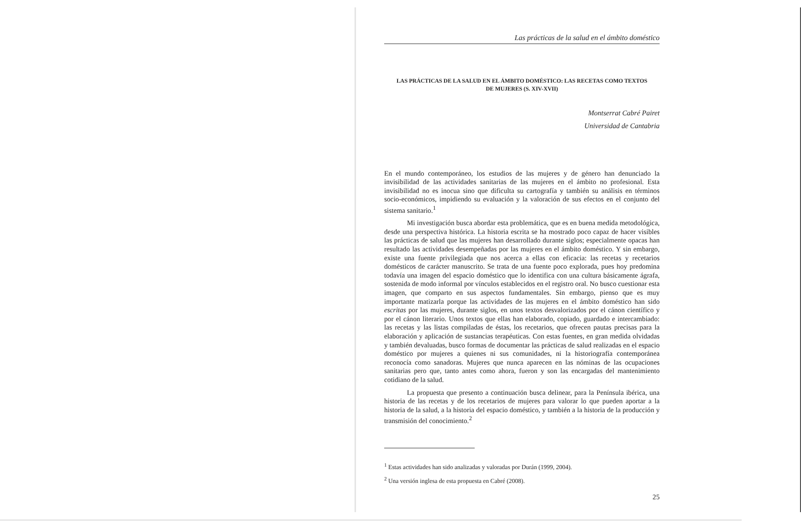Las prácticas de la salud en el ámbito doméstico
LAS PRÁCTICAS DE LA SALUD EN EL ÁMBITO DOMÉSTICO: LAS RECETAS COMO TEXTOS
DE MUJERES (S. XIV-XVII)
Montserrat Cabré Pairet
Universidad de Cantabria
En el mundo contemporáneo, los estudios de las mujeres y de género han denunciado la invisibilidad de las actividades sanitarias de las mujeres en el ámbito no profesional. Esta invisibilidad no es inocua sino que dificulta su cartografía y también su análisis en términos socio-económicos, impidiendo su evaluación y la valoración de sus efectos en el conjunto del sistema sanitario.<sup>1</sup>
Mi investigación busca abordar esta problemática, que es en buena medida metodológica, desde una perspectiva histórica. La historia escrita se ha mostrado poco capaz de hacer visibles las prácticas de salud que las mujeres han desarrollado durante siglos; especialmente opacas han resultado las actividades desempeñadas por las mujeres en el ámbito doméstico. Y sin embargo, existe una fuente privilegiada que nos acerca a ellas con eficacia: las recetas y recetarios domésticos de carácter manuscrito. Se trata de una fuente poco explorada, pues hoy predomina todavía una imagen del espacio doméstico que lo identifica con una cultura básicamente ágrafa, sostenida de modo informal por vínculos establecidos en el registro oral. No busco cuestionar esta imagen, que comparto en sus aspectos fundamentales. Sin embargo, pienso que es muy importante matizarla porque las actividades de las mujeres en el ámbito doméstico han sido escritas por las mujeres, durante siglos, en unos textos desvalorizados por el cánon científico y por el cánon literario. Unos textos que ellas han elaborado, copiado, guardado e intercambiado: las recetas y las listas compiladas de éstas, los recetarios, que ofrecen pautas precisas para la elaboración y aplicación de sustancias terapéuticas. Con estas fuentes, en gran medida olvidadas y también devaluadas, busco formas de documentar las prácticas de salud realizadas en el espacio doméstico por mujeres a quienes ni sus comunidades, ni la historiografía contemporánea reconocía como sanadoras. Mujeres que nunca aparecen en las nóminas de las ocupaciones sanitarias pero que, tanto antes como ahora, fueron y son las encargadas del mantenimiento cotidiano de la salud.
La propuesta que presento a continuación busca delinear, para la Península ibérica, una historia de las recetas y de los recetarios de mujeres para valorar lo que pueden aportar a la historia de la salud, a la historia del espacio doméstico, y también a la historia de la producción y transmisión del conocimiento.<sup>2</sup>
<sup>1</sup> Estas actividades han sido analizadas y valoradas por Durán (1999, 2004).
<sup>2</sup> Una versión inglesa de esta propuesta en Cabré (2008).
25